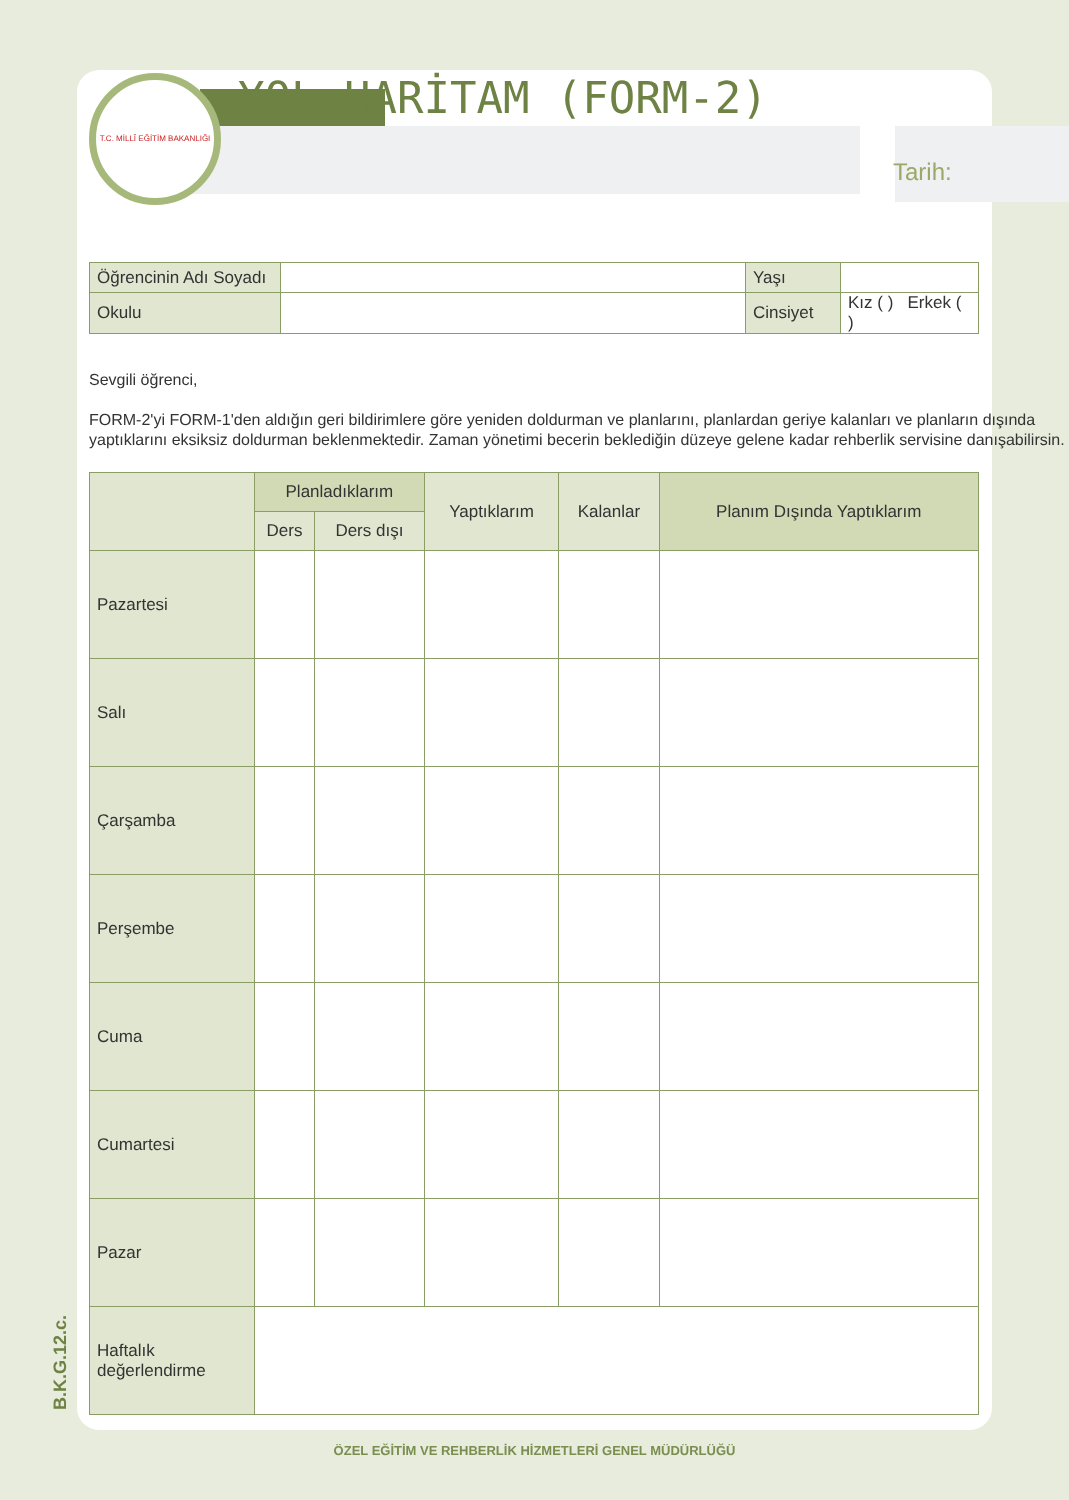T.C. MİLLÎ EĞİTİM BAKANLIĞI
YOL HARİTAM (FORM-2)
Tarih:
| Öğrencinin Adı Soyadı | | Yaşı | |
| Okulu | | Cinsiyet | Kız ( ) Erkek ( ) |
Sevgili öğrenci,
FORM-2'yi FORM-1'den aldığın geri bildirimlere göre yeniden doldurman ve planlarını, planlardan geriye kalanları ve planların dışında yaptıklarını eksiksiz doldurman beklenmektedir. Zaman yönetimi becerin beklediğin düzeye gelene kadar rehberlik servisine danışabilirsin.
| | Planladıklarım | | Yaptıklarım | Kalanlar | Planım Dışında Yaptıklarım |
| --- | --- | --- | --- | --- | --- |
| | Ders | Ders dışı | | | |
| Pazartesi | | | | | |
| Salı | | | | | |
| Çarşamba | | | | | |
| Perşembe | | | | | |
| Cuma | | | | | |
| Cumartesi | | | | | |
| Pazar | | | | | |
| Haftalık değerlendirme | | | | | |
B.K.G.12.c.
ÖZEL EĞİTİM VE REHBERLİK HİZMETLERİ GENEL MÜDÜRLÜĞÜ